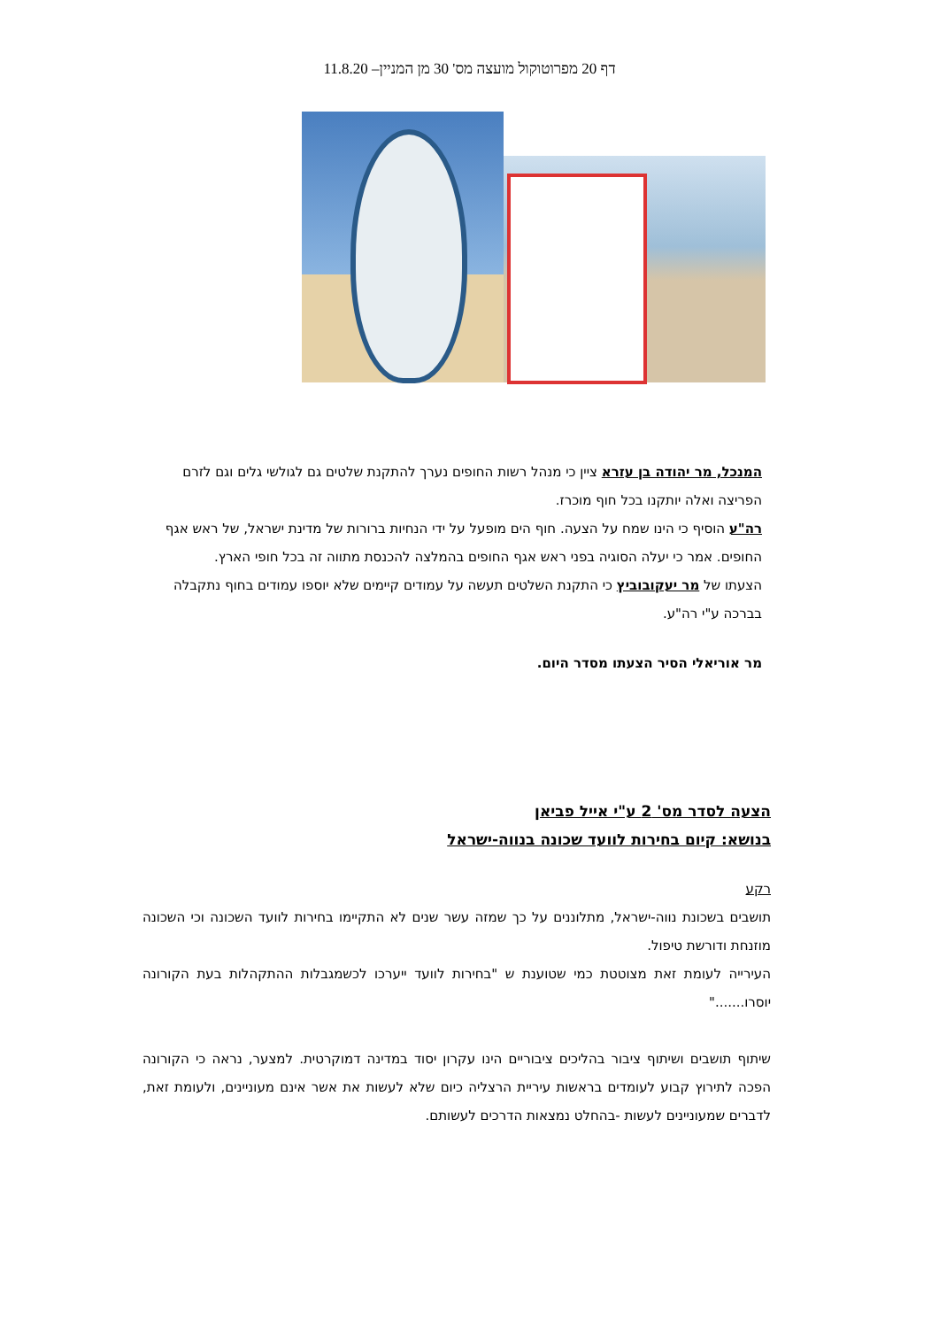דף 20 מפרוטוקול מועצה מס' 30 מן המניין– 11.8.20
המנכל, מר יהודה בן עזרא ציין כי מנהל רשות החופים נערך להתקנת שלטים גם לגולשי גלים וגם לזרם הפריצה ואלה יותקנו בכל חוף מוכרז.
רה"ע הוסיף כי הינו שמח על הצעה. חוף הים מופעל על ידי הנחיות ברורות של מדינת ישראל, של ראש אגף החופים. אמר כי יעלה הסוגיה בפני ראש אגף החופים בהמלצה להכנסת מתווה זה בכל חופי הארץ.
הצעתו של מר יעקובוביץ כי התקנת השלטים תעשה על עמודים קיימים שלא יוספו עמודים בחוף נתקבלה בברכה ע"י רה"ע.
מר אוריאלי הסיר הצעתו מסדר היום.
הצעה לסדר מס' 2 ע"י אייל פביאן
בנושא: קיום בחירות לוועד שכונה בנווה-ישראל
רקע
תושבים בשכונת נווה-ישראל, מתלוננים על כך שמזה עשר שנים לא התקיימו בחירות לוועד השכונה וכי השכונה מוזנחת ודורשת טיפול.
העירייה לעומת זאת מצוטטת כמי שטוענת ש "בחירות לוועד ייערכו לכשמגבלות ההתקהלות בעת הקורונה יוסרו......."
שיתוף תושבים ושיתוף ציבור בהליכים ציבוריים הינו עקרון יסוד במדינה דמוקרטית. למצער, נראה כי הקורונה הפכה לתירוץ קבוע לעומדים בראשות עיריית הרצליה כיום שלא לעשות את אשר אינם מעוניינים, ולעומת זאת, לדברים שמעוניינים לעשות -בהחלט נמצאות הדרכים לעשותם.